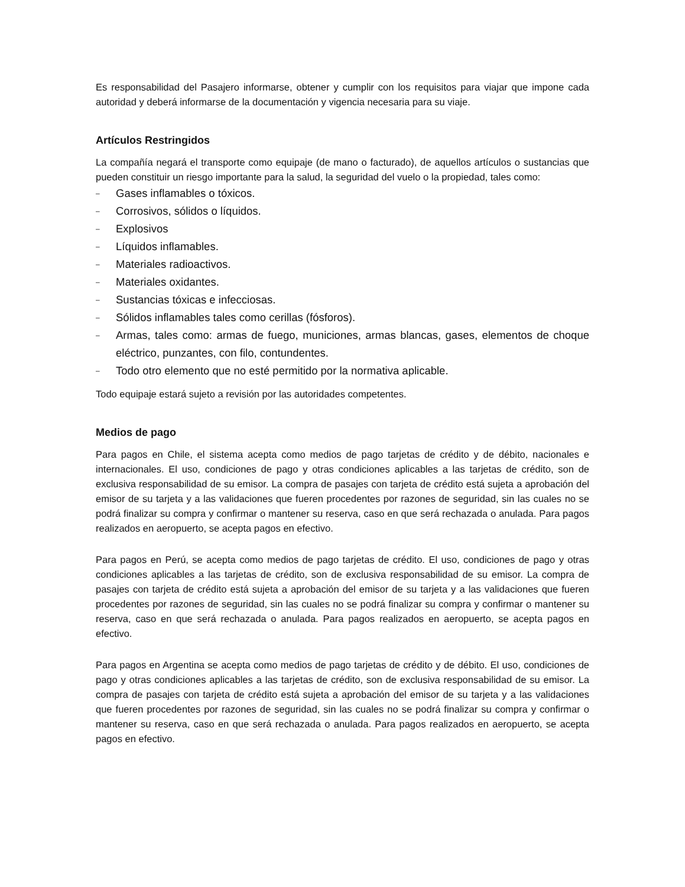Es responsabilidad del Pasajero informarse, obtener y cumplir con los requisitos para viajar que impone cada autoridad y deberá informarse de la documentación y vigencia necesaria para su viaje.
Artículos Restringidos
La compañía negará el transporte como equipaje (de mano o facturado), de aquellos artículos o sustancias que pueden constituir un riesgo importante para la salud, la seguridad del vuelo o la propiedad, tales como:
– Gases inflamables o tóxicos.
– Corrosivos, sólidos o líquidos.
– Explosivos
– Líquidos inflamables.
– Materiales radioactivos.
– Materiales oxidantes.
– Sustancias tóxicas e infecciosas.
– Sólidos inflamables tales como cerillas (fósforos).
– Armas, tales como: armas de fuego, municiones, armas blancas, gases, elementos de choque eléctrico, punzantes, con filo, contundentes.
– Todo otro elemento que no esté permitido por la normativa aplicable.
Todo equipaje estará sujeto a revisión por las autoridades competentes.
Medios de pago
Para pagos en Chile, el sistema acepta como medios de pago tarjetas de crédito y de débito, nacionales e internacionales. El uso, condiciones de pago y otras condiciones aplicables a las tarjetas de crédito, son de exclusiva responsabilidad de su emisor. La compra de pasajes con tarjeta de crédito está sujeta a aprobación del emisor de su tarjeta y a las validaciones que fueren procedentes por razones de seguridad, sin las cuales no se podrá finalizar su compra y confirmar o mantener su reserva, caso en que será rechazada o anulada. Para pagos realizados en aeropuerto, se acepta pagos en efectivo.
Para pagos en Perú, se acepta como medios de pago tarjetas de crédito. El uso, condiciones de pago y otras condiciones aplicables a las tarjetas de crédito, son de exclusiva responsabilidad de su emisor. La compra de pasajes con tarjeta de crédito está sujeta a aprobación del emisor de su tarjeta y a las validaciones que fueren procedentes por razones de seguridad, sin las cuales no se podrá finalizar su compra y confirmar o mantener su reserva, caso en que será rechazada o anulada. Para pagos realizados en aeropuerto, se acepta pagos en efectivo.
Para pagos en Argentina se acepta como medios de pago tarjetas de crédito y de débito. El uso, condiciones de pago y otras condiciones aplicables a las tarjetas de crédito, son de exclusiva responsabilidad de su emisor. La compra de pasajes con tarjeta de crédito está sujeta a aprobación del emisor de su tarjeta y a las validaciones que fueren procedentes por razones de seguridad, sin las cuales no se podrá finalizar su compra y confirmar o mantener su reserva, caso en que será rechazada o anulada. Para pagos realizados en aeropuerto, se acepta pagos en efectivo.